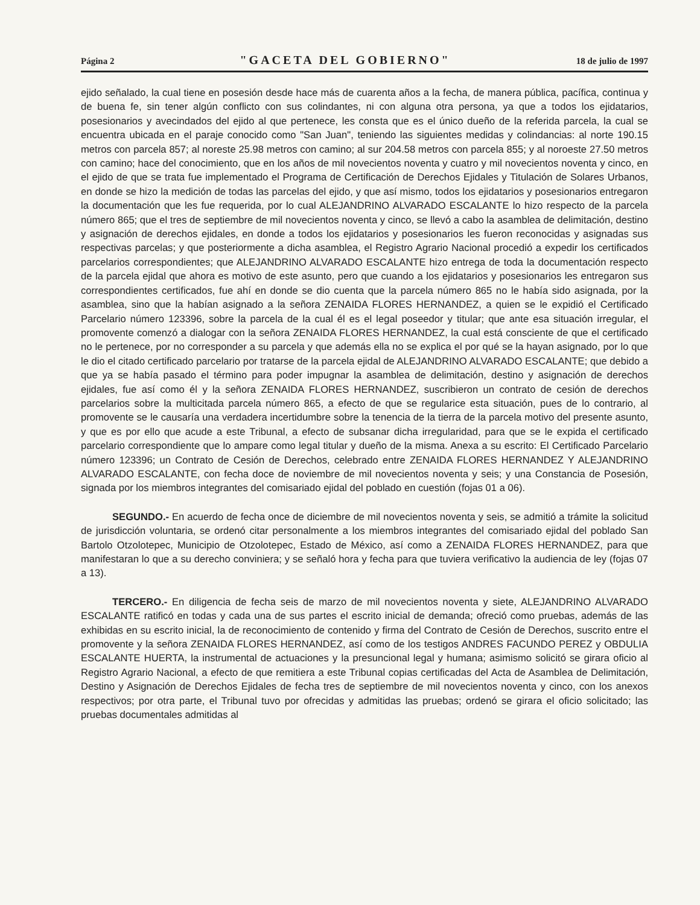Página 2 "GACETA DEL GOBIERNO" 18 de julio de 1997
ejido señalado, la cual tiene en posesión desde hace más de cuarenta años a la fecha, de manera pública, pacífica, continua y de buena fe, sin tener algún conflicto con sus colindantes, ni con alguna otra persona, ya que a todos los ejidatarios, posesionarios y avecindados del ejido al que pertenece, les consta que es el único dueño de la referida parcela, la cual se encuentra ubicada en el paraje conocido como "San Juan", teniendo las siguientes medidas y colindancias: al norte 190.15 metros con parcela 857; al noreste 25.98 metros con camino; al sur 204.58 metros con parcela 855; y al noroeste 27.50 metros con camino; hace del conocimiento, que en los años de mil novecientos noventa y cuatro y mil novecientos noventa y cinco, en el ejido de que se trata fue implementado el Programa de Certificación de Derechos Ejidales y Titulación de Solares Urbanos, en donde se hizo la medición de todas las parcelas del ejido, y que así mismo, todos los ejidatarios y posesionarios entregaron la documentación que les fue requerida, por lo cual ALEJANDRINO ALVARADO ESCALANTE lo hizo respecto de la parcela número 865; que el tres de septiembre de mil novecientos noventa y cinco, se llevó a cabo la asamblea de delimitación, destino y asignación de derechos ejidales, en donde a todos los ejidatarios y posesionarios les fueron reconocidas y asignadas sus respectivas parcelas; y que posteriormente a dicha asamblea, el Registro Agrario Nacional procedió a expedir los certificados parcelarios correspondientes; que ALEJANDRINO ALVARADO ESCALANTE hizo entrega de toda la documentación respecto de la parcela ejidal que ahora es motivo de este asunto, pero que cuando a los ejidatarios y posesionarios les entregaron sus correspondientes certificados, fue ahí en donde se dio cuenta que la parcela número 865 no le había sido asignada, por la asamblea, sino que la habían asignado a la señora ZENAIDA FLORES HERNANDEZ, a quien se le expidió el Certificado Parcelario número 123396, sobre la parcela de la cual él es el legal poseedor y titular; que ante esa situación irregular, el promovente comenzó a dialogar con la señora ZENAIDA FLORES HERNANDEZ, la cual está consciente de que el certificado no le pertenece, por no corresponder a su parcela y que además ella no se explica el por qué se la hayan asignado, por lo que le dio el citado certificado parcelario por tratarse de la parcela ejidal de ALEJANDRINO ALVARADO ESCALANTE; que debido a que ya se había pasado el término para poder impugnar la asamblea de delimitación, destino y asignación de derechos ejidales, fue así como él y la señora ZENAIDA FLORES HERNANDEZ, suscribieron un contrato de cesión de derechos parcelarios sobre la multicitada parcela número 865, a efecto de que se regularice esta situación, pues de lo contrario, al promovente se le causaría una verdadera incertidumbre sobre la tenencia de la tierra de la parcela motivo del presente asunto, y que es por ello que acude a este Tribunal, a efecto de subsanar dicha irregularidad, para que se le expida el certificado parcelario correspondiente que lo ampare como legal titular y dueño de la misma. Anexa a su escrito: El Certificado Parcelario número 123396; un Contrato de Cesión de Derechos, celebrado entre ZENAIDA FLORES HERNANDEZ Y ALEJANDRINO ALVARADO ESCALANTE, con fecha doce de noviembre de mil novecientos noventa y seis; y una Constancia de Posesión, signada por los miembros integrantes del comisariado ejidal del poblado en cuestión (fojas 01 a 06).
SEGUNDO.- En acuerdo de fecha once de diciembre de mil novecientos noventa y seis, se admitió a trámite la solicitud de jurisdicción voluntaria, se ordenó citar personalmente a los miembros integrantes del comisariado ejidal del poblado San Bartolo Otzolotepec, Municipio de Otzolotepec, Estado de México, así como a ZENAIDA FLORES HERNANDEZ, para que manifestaran lo que a su derecho conviniera; y se señaló hora y fecha para que tuviera verificativo la audiencia de ley (fojas 07 a 13).
TERCERO.- En diligencia de fecha seis de marzo de mil novecientos noventa y siete, ALEJANDRINO ALVARADO ESCALANTE ratificó en todas y cada una de sus partes el escrito inicial de demanda; ofreció como pruebas, además de las exhibidas en su escrito inicial, la de reconocimiento de contenido y firma del Contrato de Cesión de Derechos, suscrito entre el promovente y la señora ZENAIDA FLORES HERNANDEZ, así como de los testigos ANDRES FACUNDO PEREZ y OBDULIA ESCALANTE HUERTA, la instrumental de actuaciones y la presuncional legal y humana; asimismo solicitó se girara oficio al Registro Agrario Nacional, a efecto de que remitiera a este Tribunal copias certificadas del Acta de Asamblea de Delimitación, Destino y Asignación de Derechos Ejidales de fecha tres de septiembre de mil novecientos noventa y cinco, con los anexos respectivos; por otra parte, el Tribunal tuvo por ofrecidas y admitidas las pruebas; ordenó se girara el oficio solicitado; las pruebas documentales admitidas al